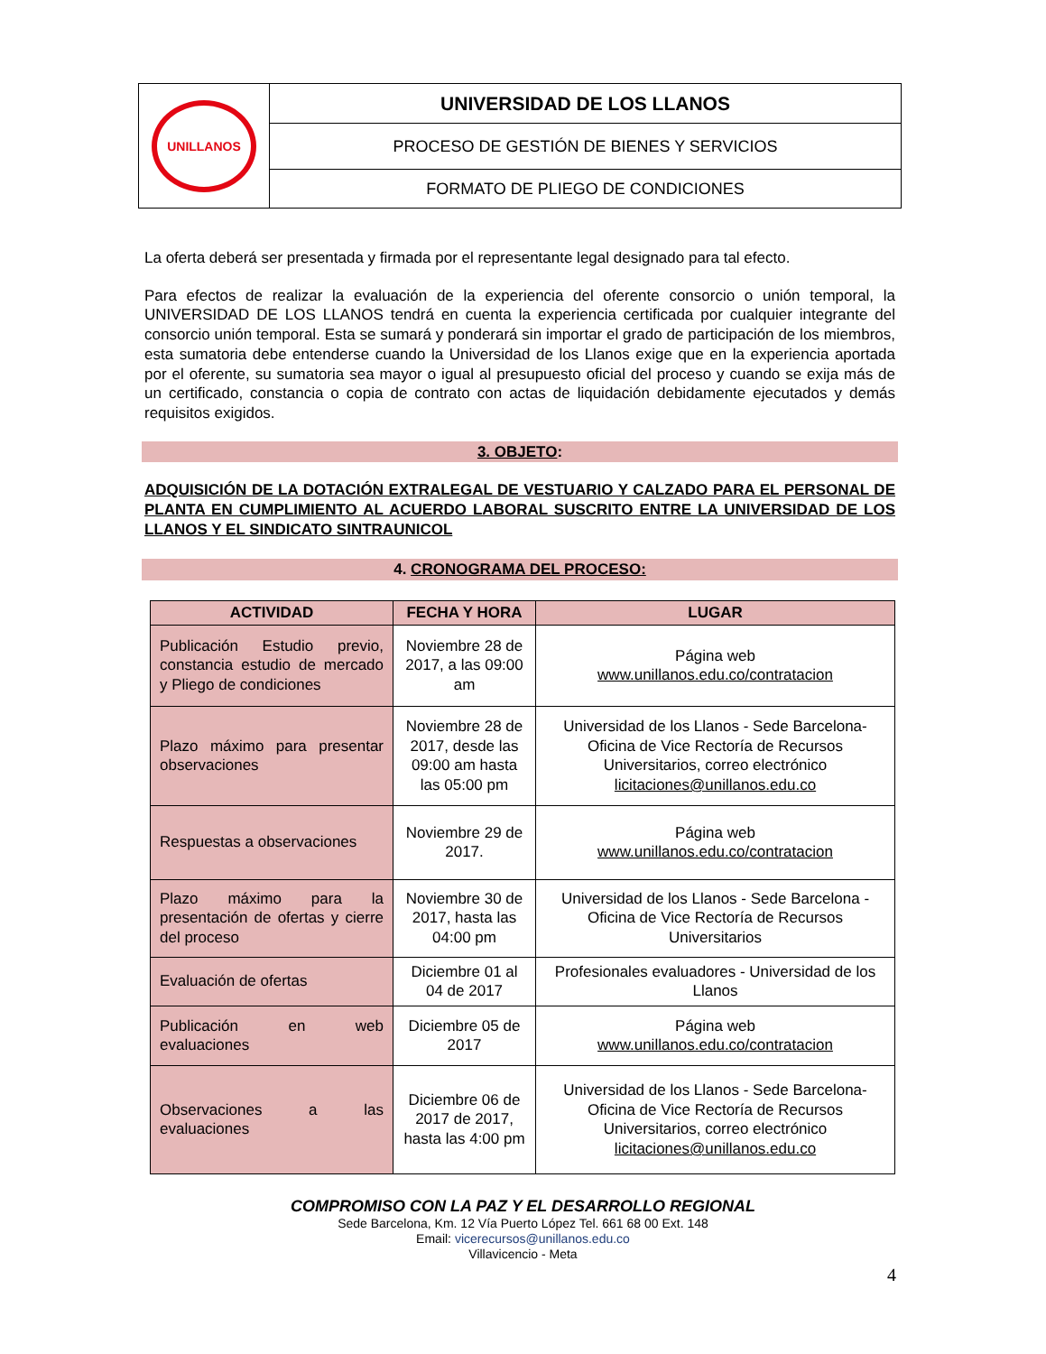| UNILLANOS | UNIVERSIDAD DE LOS LLANOS |
| | PROCESO DE GESTIÓN DE BIENES Y SERVICIOS |
| | FORMATO DE PLIEGO DE CONDICIONES |
La oferta deberá ser presentada y firmada por el representante legal designado para tal efecto.
Para efectos de realizar la evaluación de la experiencia del oferente consorcio o unión temporal, la UNIVERSIDAD DE LOS LLANOS tendrá en cuenta la experiencia certificada por cualquier integrante del consorcio unión temporal. Esta se sumará y ponderará sin importar el grado de participación de los miembros, esta sumatoria debe entenderse cuando la Universidad de los Llanos exige que en la experiencia aportada por el oferente, su sumatoria sea mayor o igual al presupuesto oficial del proceso y cuando se exija más de un certificado, constancia o copia de contrato con actas de liquidación debidamente ejecutados y demás requisitos exigidos.
3. OBJETO:
ADQUISICIÓN DE LA DOTACIÓN EXTRALEGAL DE VESTUARIO Y CALZADO PARA EL PERSONAL DE PLANTA EN CUMPLIMIENTO AL ACUERDO LABORAL SUSCRITO ENTRE LA UNIVERSIDAD DE LOS LLANOS Y EL SINDICATO SINTRAUNICOL
4. CRONOGRAMA DEL PROCESO:
| ACTIVIDAD | FECHA Y HORA | LUGAR |
| --- | --- | --- |
| Publicación Estudio previo, constancia estudio de mercado y Pliego de condiciones | Noviembre 28 de 2017, a las 09:00 am | Página web www.unillanos.edu.co/contratacion |
| Plazo máximo para presentar observaciones | Noviembre 28 de 2017, desde las 09:00 am hasta las 05:00 pm | Universidad de los Llanos - Sede Barcelona-Oficina de Vice Rectoría de Recursos Universitarios, correo electrónico licitaciones@unillanos.edu.co |
| Respuestas a observaciones | Noviembre 29 de 2017. | Página web www.unillanos.edu.co/contratacion |
| Plazo máximo para la presentación de ofertas y cierre del proceso | Noviembre 30 de 2017, hasta las 04:00 pm | Universidad de los Llanos - Sede Barcelona -Oficina de Vice Rectoría de Recursos Universitarios |
| Evaluación de ofertas | Diciembre 01 al 04 de 2017 | Profesionales evaluadores - Universidad de los Llanos |
| Publicación en web evaluaciones | Diciembre 05 de 2017 | Página web www.unillanos.edu.co/contratacion |
| Observaciones a las evaluaciones | Diciembre 06 de 2017 de 2017, hasta las 4:00 pm | Universidad de los Llanos - Sede Barcelona-Oficina de Vice Rectoría de Recursos Universitarios, correo electrónico licitaciones@unillanos.edu.co |
COMPROMISO CON LA PAZ Y EL DESARROLLO REGIONAL
Sede Barcelona, Km. 12 Vía Puerto López Tel. 661 68 00 Ext. 148
Email: vicerecursos@unillanos.edu.co
Villavicencio - Meta
4